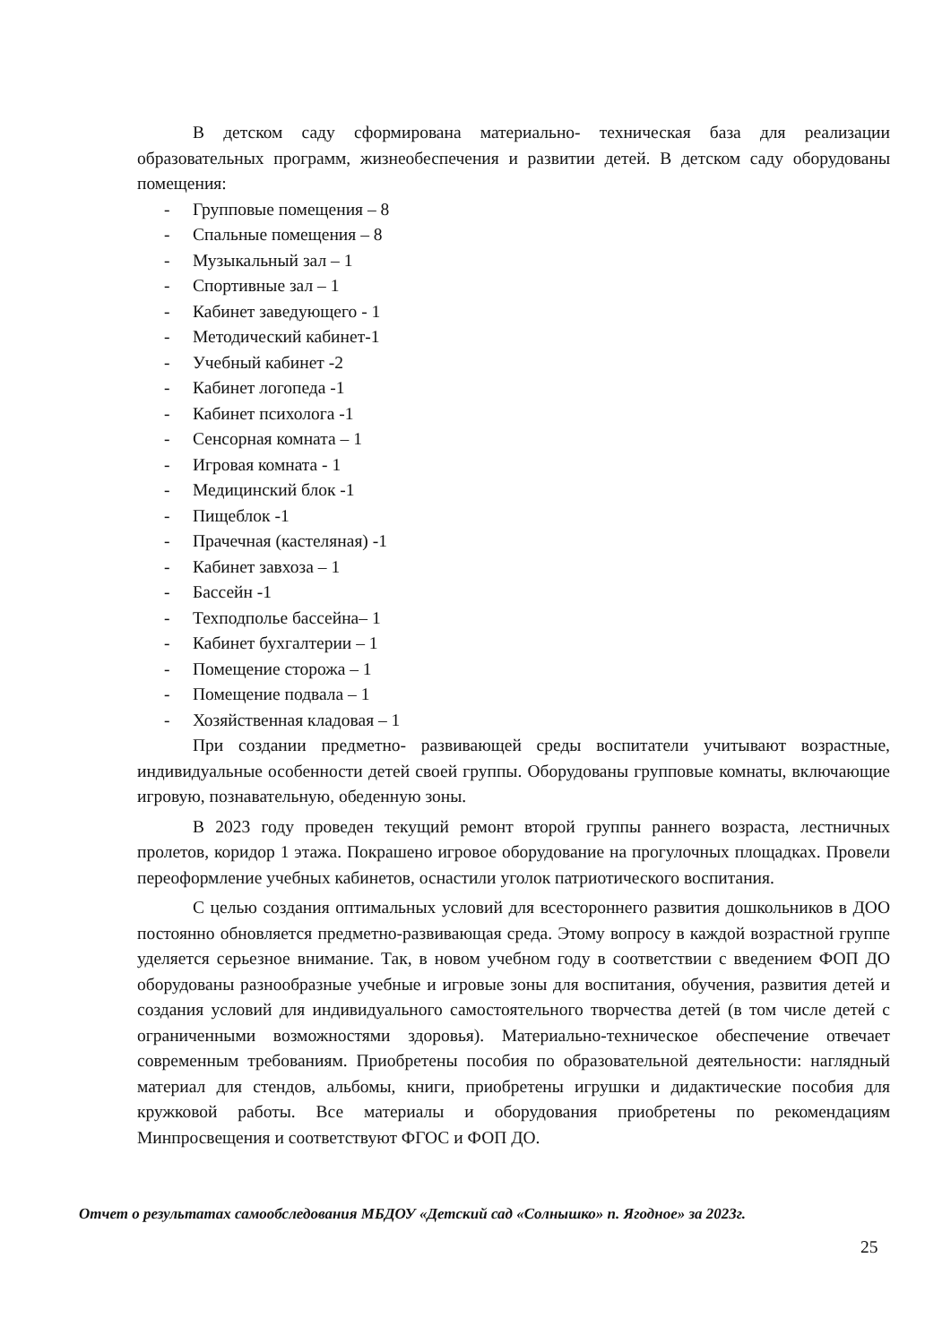В детском саду сформирована материально- техническая база для реализации образовательных программ, жизнеобеспечения и развитии детей. В детском саду оборудованы помещения:
- Групповые помещения – 8
- Спальные помещения – 8
- Музыкальный зал – 1
- Спортивные зал – 1
- Кабинет заведующего - 1
- Методический кабинет-1
- Учебный кабинет -2
- Кабинет логопеда -1
- Кабинет психолога -1
- Сенсорная комната – 1
- Игровая комната - 1
- Медицинский блок -1
- Пищеблок -1
- Прачечная (кастеляная) -1
- Кабинет завхоза – 1
- Бассейн -1
- Техподполье бассейна– 1
- Кабинет бухгалтерии – 1
- Помещение сторожа – 1
- Помещение подвала – 1
- Хозяйственная кладовая – 1
При создании предметно- развивающей среды воспитатели учитывают возрастные, индивидуальные особенности детей своей группы. Оборудованы групповые комнаты, включающие игровую, познавательную, обеденную зоны.
В 2023 году проведен текущий ремонт второй группы раннего возраста, лестничных пролетов, коридор 1 этажа. Покрашено игровое оборудование на прогулочных площадках. Провели переоформление учебных кабинетов, оснастили уголок патриотического воспитания.
С целью создания оптимальных условий для всестороннего развития дошкольников в ДОО постоянно обновляется предметно-развивающая среда. Этому вопросу в каждой возрастной группе уделяется серьезное внимание. Так, в новом учебном году в соответствии с введением ФОП ДО оборудованы разнообразные учебные и игровые зоны для воспитания, обучения, развития детей и создания условий для индивидуального самостоятельного творчества детей (в том числе детей с ограниченными возможностями здоровья). Материально-техническое обеспечение отвечает современным требованиям. Приобретены пособия по образовательной деятельности: наглядный материал для стендов, альбомы, книги, приобретены игрушки и дидактические пособия для кружковой работы. Все материалы и оборудования приобретены по рекомендациям Минпросвещения и соответствуют ФГОС и ФОП ДО.
Отчет о результатах самообследования МБДОУ «Детский сад «Солнышко» п. Ягодное» за 2023г.
25